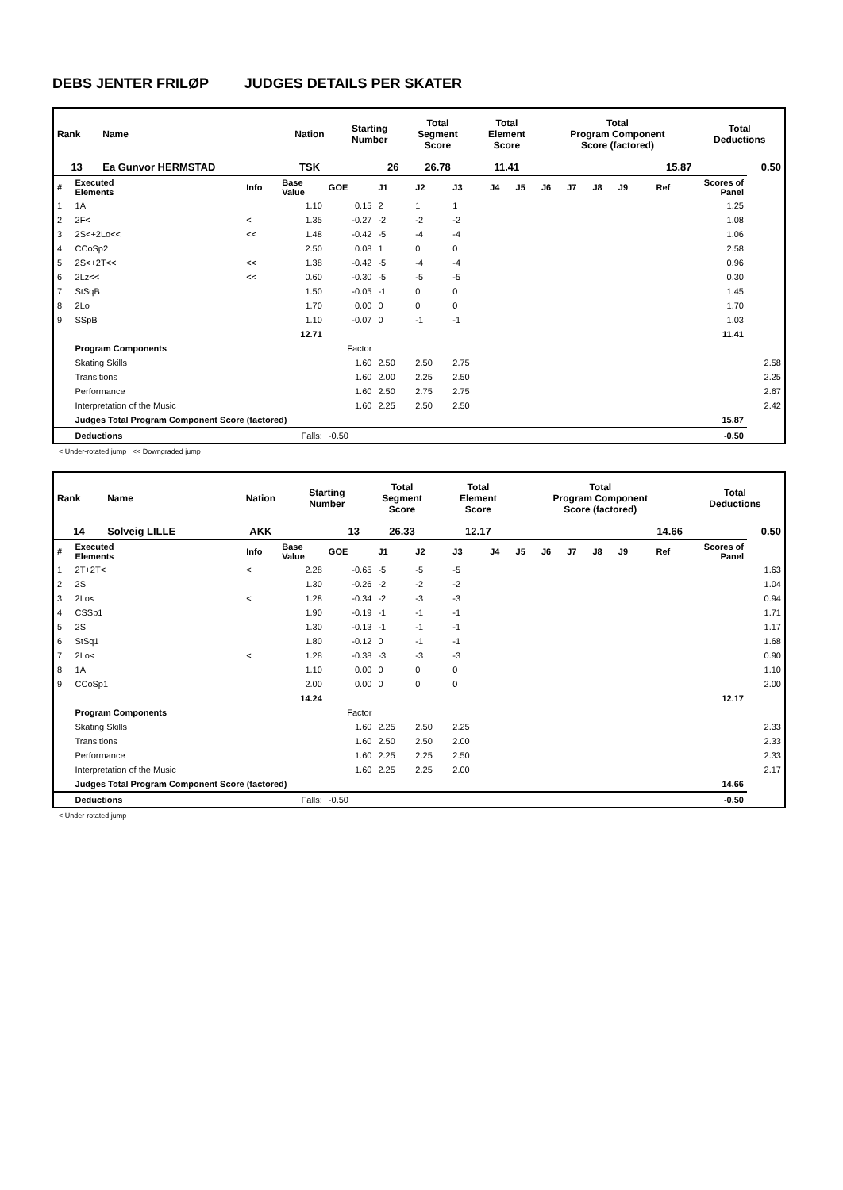DEBS JENTER FRILØP JUDGES DETAILS PER SKATER
| Rank | Name | Nation | Starting Number | Total Segment Score | Total Element Score | Total Program Component Score (factored) | Total Deductions |
| --- | --- | --- | --- | --- | --- | --- | --- |
| 13 | Ea Gunvor HERMSTAD | TSK | 26 | 26.78 | 11.41 | 15.87 | 0.50 |
| # | Executed Elements | Info | Base Value | GOE | J1 | J2 | J3 | J4 | J5 | J6 | J7 | J8 | J9 | Ref | Scores of Panel | |
| 1 | 1A | | 1.10 | 0.15 | 2 | 1 | 1 | | | | | | | | 1.25 | |
| 2 | 2F< | < | 1.35 | -0.27 | -2 | -2 | -2 | | | | | | | | 1.08 | |
| 3 | 2S<+2Lo<< | << | 1.48 | -0.42 | -5 | -4 | -4 | | | | | | | | 1.06 | |
| 4 | CCoSp2 | | 2.50 | 0.08 | 1 | 0 | 0 | | | | | | | | 2.58 | |
| 5 | 2S<+2T<< | << | 1.38 | -0.42 | -5 | -4 | -4 | | | | | | | | 0.96 | |
| 6 | 2Lz<< | << | 0.60 | -0.30 | -5 | -5 | -5 | | | | | | | | 0.30 | |
| 7 | StSqB | | 1.50 | -0.05 | -1 | 0 | 0 | | | | | | | | 1.45 | |
| 8 | 2Lo | | 1.70 | 0.00 | 0 | 0 | 0 | | | | | | | | 1.70 | |
| 9 | SSpB | | 1.10 | -0.07 | 0 | -1 | -1 | | | | | | | | 1.03 | |
| | | | 12.71 | | | | | | | | | | | | 11.41 | |
| | Program Components | | | Factor | | | | | | | | | | | | |
| | Skating Skills | | | 1.60 | 2.50 | 2.50 | 2.75 | | | | | | | | | 2.58 |
| | Transitions | | | 1.60 | 2.00 | 2.25 | 2.50 | | | | | | | | | 2.25 |
| | Performance | | | 1.60 | 2.50 | 2.75 | 2.75 | | | | | | | | | 2.67 |
| | Interpretation of the Music | | | 1.60 | 2.25 | 2.50 | 2.50 | | | | | | | | | 2.42 |
| | Judges Total Program Component Score (factored) | | | | | | | | | | | | | | 15.87 | |
| | Deductions | | Falls: | -0.50 | | | | | | | | | | | -0.50 | |
< Under-rotated jump << Downgraded jump
| Rank | Name | Nation | Starting Number | Total Segment Score | Total Element Score | Total Program Component Score (factored) | Total Deductions |
| --- | --- | --- | --- | --- | --- | --- | --- |
| 14 | Solveig LILLE | AKK | 13 | 26.33 | 12.17 | 14.66 | 0.50 |
| # | Executed Elements | Info | Base Value | GOE | J1 | J2 | J3 | J4 | J5 | J6 | J7 | J8 | J9 | Ref | Scores of Panel | |
| 1 | 2T+2T< | < | 2.28 | -0.65 | -5 | -5 | -5 | | | | | | | | | 1.63 |
| 2 | 2S | | 1.30 | -0.26 | -2 | -2 | -2 | | | | | | | | | 1.04 |
| 3 | 2Lo< | < | 1.28 | -0.34 | -2 | -3 | -3 | | | | | | | | | 0.94 |
| 4 | CSSp1 | | 1.90 | -0.19 | -1 | -1 | -1 | | | | | | | | | 1.71 |
| 5 | 2S | | 1.30 | -0.13 | -1 | -1 | -1 | | | | | | | | | 1.17 |
| 6 | StSq1 | | 1.80 | -0.12 | 0 | -1 | -1 | | | | | | | | | 1.68 |
| 7 | 2Lo< | < | 1.28 | -0.38 | -3 | -3 | -3 | | | | | | | | | 0.90 |
| 8 | 1A | | 1.10 | 0.00 | 0 | 0 | 0 | | | | | | | | | 1.10 |
| 9 | CCoSp1 | | 2.00 | 0.00 | 0 | 0 | 0 | | | | | | | | | 2.00 |
| | | | 14.24 | | | | | | | | | | | | 12.17 | |
| | Program Components | | | Factor | | | | | | | | | | | | |
| | Skating Skills | | | 1.60 | 2.25 | 2.50 | 2.25 | | | | | | | | | 2.33 |
| | Transitions | | | 1.60 | 2.50 | 2.50 | 2.00 | | | | | | | | | 2.33 |
| | Performance | | | 1.60 | 2.25 | 2.25 | 2.50 | | | | | | | | | 2.33 |
| | Interpretation of the Music | | | 1.60 | 2.25 | 2.25 | 2.00 | | | | | | | | | 2.17 |
| | Judges Total Program Component Score (factored) | | | | | | | | | | | | | | 14.66 | |
| | Deductions | | Falls: | -0.50 | | | | | | | | | | | -0.50 | |
< Under-rotated jump